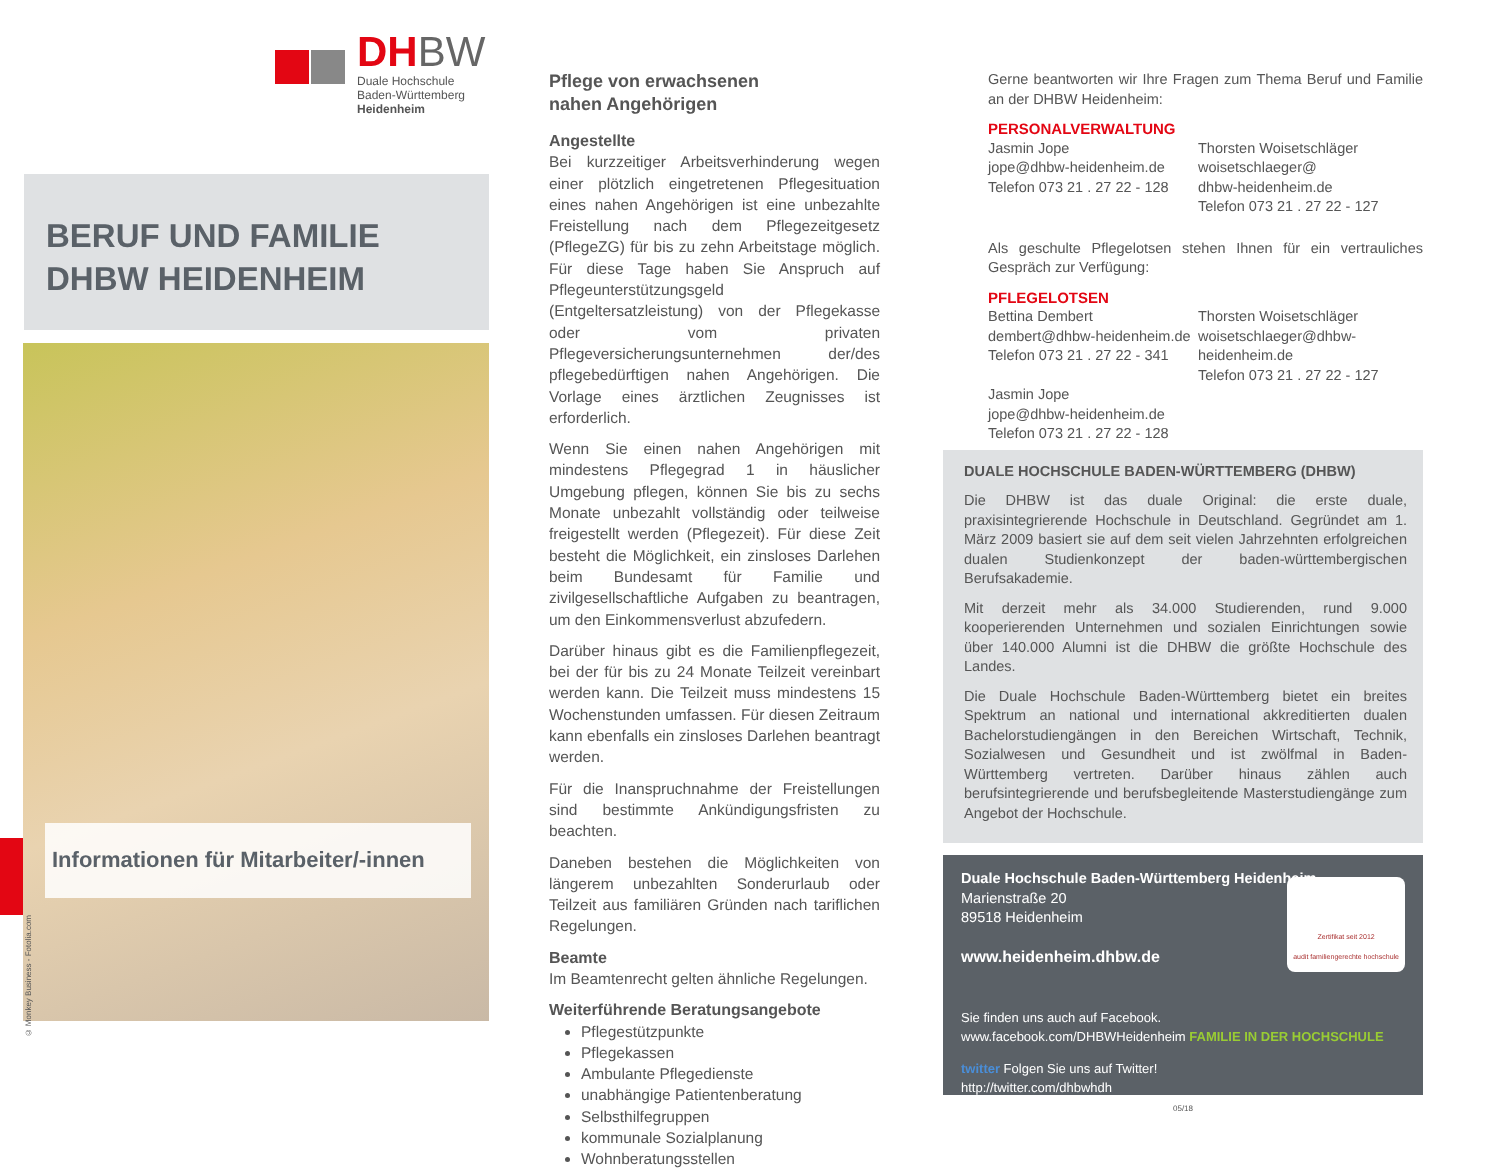DHBW
Duale Hochschule
Baden-Württemberg
Heidenheim
BERUF UND FAMILIE
DHBW HEIDENHEIM
Informationen für Mitarbeiter/-innen
© Monkey Business - Fotolia.com
Pflege von erwachsenen
nahen Angehörigen
Angestellte
Bei kurzzeitiger Arbeitsverhinderung wegen einer plötzlich eingetretenen Pflegesituation eines nahen Angehörigen ist eine unbezahlte Freistellung nach dem Pflegezeitgesetz (PflegeZG) für bis zu zehn Arbeitstage möglich. Für diese Tage haben Sie Anspruch auf Pflegeunterstützungsgeld (Entgeltersatzleistung) von der Pflegekasse oder vom privaten Pflegeversicherungsunternehmen der/des pflegebedürftigen nahen Angehörigen. Die Vorlage eines ärztlichen Zeugnisses ist erforderlich.
Wenn Sie einen nahen Angehörigen mit mindestens Pflegegrad 1 in häuslicher Umgebung pflegen, können Sie bis zu sechs Monate unbezahlt vollständig oder teilweise freigestellt werden (Pflegezeit). Für diese Zeit besteht die Möglichkeit, ein zinsloses Darlehen beim Bundesamt für Familie und zivilgesellschaftliche Aufgaben zu beantragen, um den Einkommensverlust abzufedern.
Darüber hinaus gibt es die Familienpflegezeit, bei der für bis zu 24 Monate Teilzeit vereinbart werden kann. Die Teilzeit muss mindestens 15 Wochenstunden umfassen. Für diesen Zeitraum kann ebenfalls ein zinsloses Darlehen beantragt werden.
Für die Inanspruchnahme der Freistellungen sind bestimmte Ankündigungsfristen zu beachten.
Daneben bestehen die Möglichkeiten von längerem unbezahlten Sonderurlaub oder Teilzeit aus familiären Gründen nach tariflichen Regelungen.
Beamte
Im Beamtenrecht gelten ähnliche Regelungen.
Weiterführende Beratungsangebote
Pflegestützpunkte
Pflegekassen
Ambulante Pflegedienste
unabhängige Patientenberatung
Selbsthilfegruppen
kommunale Sozialplanung
Wohnberatungsstellen
Gerne beantworten wir Ihre Fragen zum Thema Beruf und Familie an der DHBW Heidenheim:
PERSONALVERWALTUNG
Jasmin Jope
jope@dhbw-heidenheim.de
Telefon 073 21 . 27 22 - 128
Thorsten Woisetschläger
woisetschlaeger@
dhbw-heidenheim.de
Telefon 073 21 . 27 22 - 127
Als geschulte Pflegelotsen stehen Ihnen für ein vertrauliches Gespräch zur Verfügung:
PFLEGELOTSEN
Bettina Dembert
dembert@dhbw-heidenheim.de
Telefon 073 21 . 27 22 - 341
Jasmin Jope
jope@dhbw-heidenheim.de
Telefon 073 21 . 27 22 - 128
Thorsten Woisetschläger
woisetschlaeger@dhbw-
heidenheim.de
Telefon 073 21 . 27 22 - 127
DUALE HOCHSCHULE BADEN-WÜRTTEMBERG (DHBW)
Die DHBW ist das duale Original: die erste duale, praxisintegrierende Hochschule in Deutschland. Gegründet am 1. März 2009 basiert sie auf dem seit vielen Jahrzehnten erfolgreichen dualen Studienkonzept der baden-württembergischen Berufsakademie.
Mit derzeit mehr als 34.000 Studierenden, rund 9.000 kooperierenden Unternehmen und sozialen Einrichtungen sowie über 140.000 Alumni ist die DHBW die größte Hochschule des Landes.
Die Duale Hochschule Baden-Württemberg bietet ein breites Spektrum an national und international akkreditierten dualen Bachelorstudiengängen in den Bereichen Wirtschaft, Technik, Sozialwesen und Gesundheit und ist zwölfmal in Baden-Württemberg vertreten. Darüber hinaus zählen auch berufsintegrierende und berufsbegleitende Masterstudiengänge zum Angebot der Hochschule.
Duale Hochschule Baden-Württemberg Heidenheim
Marienstraße 20
89518 Heidenheim
www.heidenheim.dhbw.de
Zertifikat seit 2012
audit familiengerechte hochschule
Sie finden uns auch auf Facebook.
www.facebook.com/DHBWHeidenheim FAMILIE IN DER HOCHSCHULE
twitter Folgen Sie uns auf Twitter!
http://twitter.com/dhbwhdh
05/18